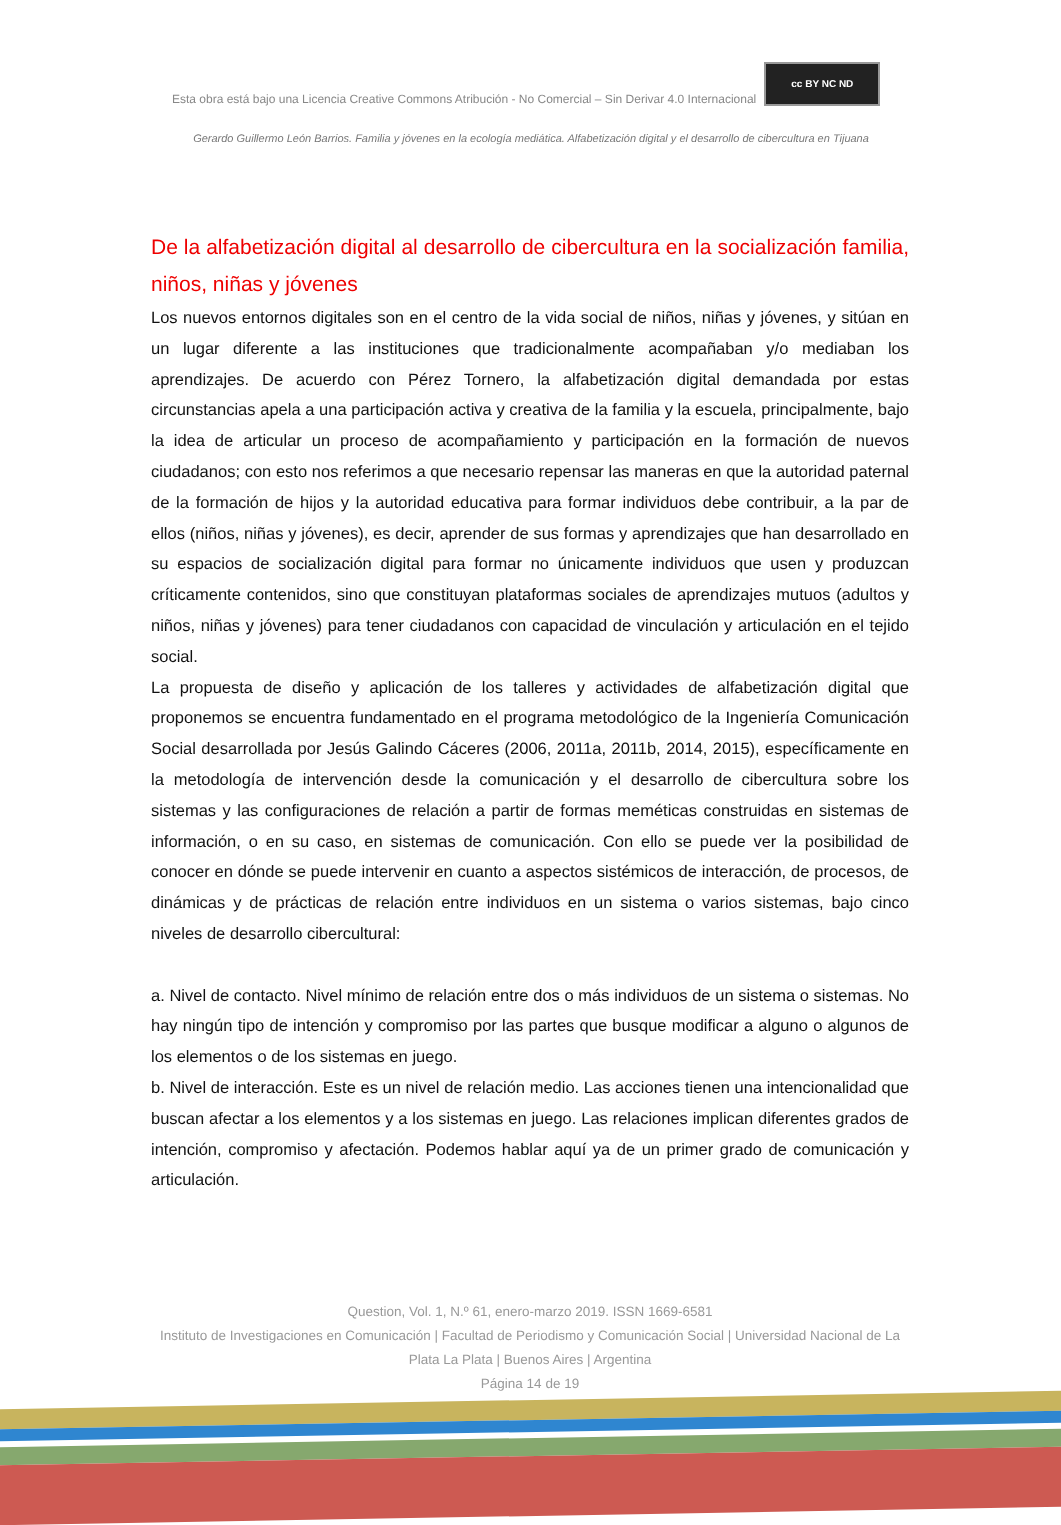Esta obra está bajo una Licencia Creative Commons Atribución - No Comercial – Sin Derivar 4.0 Internacional cc BY NC ND
Gerardo Guillermo León Barrios. Familia y jóvenes en la ecología mediática. Alfabetización digital y el desarrollo de cibercultura en Tijuana
De la alfabetización digital al desarrollo de cibercultura en la socialización familia, niños, niñas y jóvenes
Los nuevos entornos digitales son en el centro de la vida social de niños, niñas y jóvenes, y sitúan en un lugar diferente a las instituciones que tradicionalmente acompañaban y/o mediaban los aprendizajes. De acuerdo con Pérez Tornero, la alfabetización digital demandada por estas circunstancias apela a una participación activa y creativa de la familia y la escuela, principalmente, bajo la idea de articular un proceso de acompañamiento y participación en la formación de nuevos ciudadanos; con esto nos referimos a que necesario repensar las maneras en que la autoridad paternal de la formación de hijos y la autoridad educativa para formar individuos debe contribuir, a la par de ellos (niños, niñas y jóvenes), es decir, aprender de sus formas y aprendizajes que han desarrollado en su espacios de socialización digital para formar no únicamente individuos que usen y produzcan críticamente contenidos, sino que constituyan plataformas sociales de aprendizajes mutuos (adultos y niños, niñas y jóvenes) para tener ciudadanos con capacidad de vinculación y articulación en el tejido social.
La propuesta de diseño y aplicación de los talleres y actividades de alfabetización digital que proponemos se encuentra fundamentado en el programa metodológico de la Ingeniería Comunicación Social desarrollada por Jesús Galindo Cáceres (2006, 2011a, 2011b, 2014, 2015), específicamente en la metodología de intervención desde la comunicación y el desarrollo de cibercultura sobre los sistemas y las configuraciones de relación a partir de formas meméticas construidas en sistemas de información, o en su caso, en sistemas de comunicación. Con ello se puede ver la posibilidad de conocer en dónde se puede intervenir en cuanto a aspectos sistémicos de interacción, de procesos, de dinámicas y de prácticas de relación entre individuos en un sistema o varios sistemas, bajo cinco niveles de desarrollo cibercultural:
a. Nivel de contacto. Nivel mínimo de relación entre dos o más individuos de un sistema o sistemas. No hay ningún tipo de intención y compromiso por las partes que busque modificar a alguno o algunos de los elementos o de los sistemas en juego.
b. Nivel de interacción. Este es un nivel de relación medio. Las acciones tienen una intencionalidad que buscan afectar a los elementos y a los sistemas en juego. Las relaciones implican diferentes grados de intención, compromiso y afectación. Podemos hablar aquí ya de un primer grado de comunicación y articulación.
Question, Vol. 1, N.º 61, enero-marzo 2019. ISSN 1669-6581
Instituto de Investigaciones en Comunicación | Facultad de Periodismo y Comunicación Social | Universidad Nacional de La Plata La Plata | Buenos Aires | Argentina
Página 14 de 19